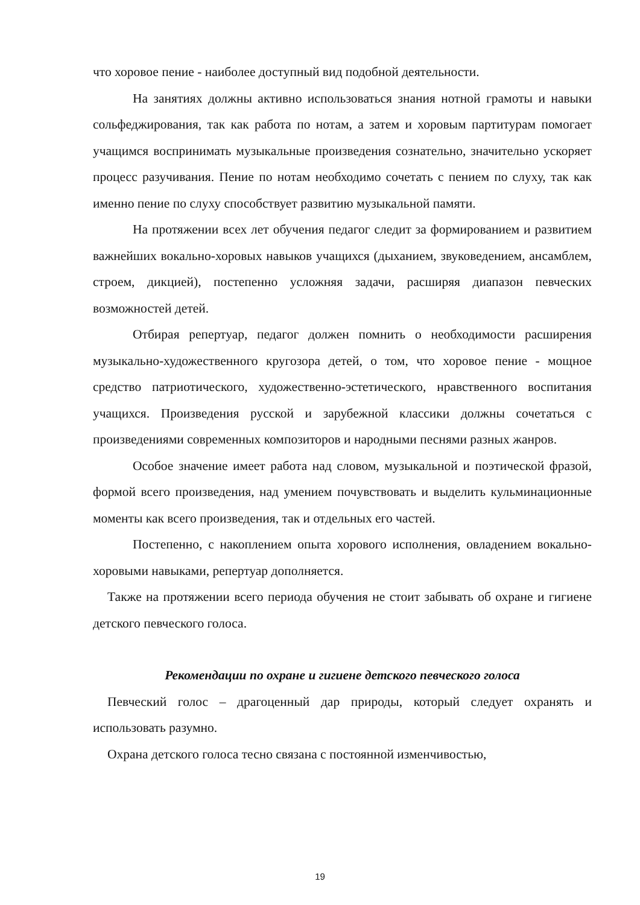что хоровое пение - наиболее доступный вид подобной деятельности.
На занятиях должны активно использоваться знания нотной грамоты и навыки сольфеджирования, так как работа по нотам, а затем и хоровым партитурам помогает учащимся воспринимать музыкальные произведения сознательно, значительно ускоряет процесс разучивания. Пение по нотам необходимо сочетать с пением по слуху, так как именно пение по слуху способствует развитию музыкальной памяти.
На протяжении всех лет обучения педагог следит за формированием и развитием важнейших вокально-хоровых навыков учащихся (дыханием, звуковедением, ансамблем, строем, дикцией), постепенно усложняя задачи, расширяя диапазон певческих возможностей детей.
Отбирая репертуар, педагог должен помнить о необходимости расширения музыкально-художественного кругозора детей, о том, что хоровое пение - мощное средство патриотического, художественно-эстетического, нравственного воспитания учащихся. Произведения русской и зарубежной классики должны сочетаться с произведениями современных композиторов и народными песнями разных жанров.
Особое значение имеет работа над словом, музыкальной и поэтической фразой, формой всего произведения, над умением почувствовать и выделить кульминационные моменты как всего произведения, так и отдельных его частей.
Постепенно, с накоплением опыта хорового исполнения, овладением вокально-хоровыми навыками, репертуар дополняется.
Также на протяжении всего периода обучения не стоит забывать об охране и гигиене детского певческого голоса.
Рекомендации по охране и гигиене детского певческого голоса
Певческий голос – драгоценный дар природы, который следует охранять и использовать разумно.
Охрана детского голоса тесно связана с постоянной изменчивостью,
19